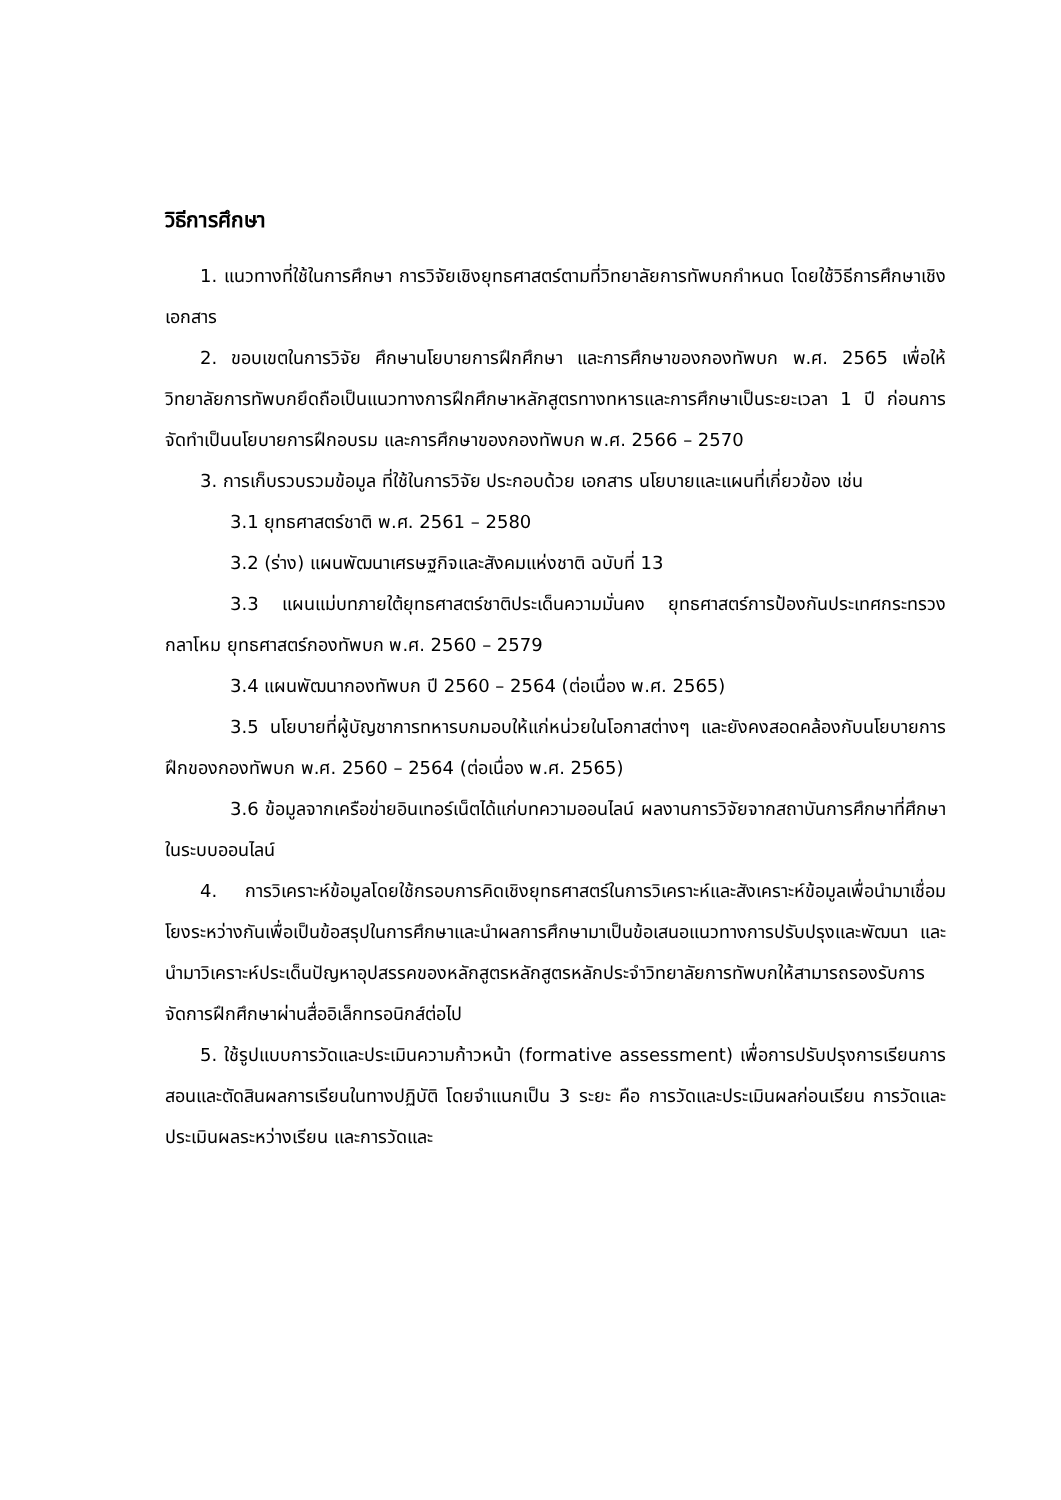วิธีการศึกษา
1. แนวทางที่ใช้ในการศึกษา การวิจัยเชิงยุทธศาสตร์ตามที่วิทยาลัยการทัพบกกำหนด โดยใช้วิธีการศึกษาเชิงเอกสาร
2. ขอบเขตในการวิจัย ศึกษานโยบายการฝึกศึกษา และการศึกษาของกองทัพบก พ.ศ. 2565 เพื่อให้วิทยาลัยการทัพบกยึดถือเป็นแนวทางการฝึกศึกษาหลักสูตรทางทหารและการศึกษาเป็นระยะเวลา 1 ปี ก่อนการจัดทำเป็นนโยบายการฝึกอบรม และการศึกษาของกองทัพบก พ.ศ. 2566 – 2570
3. การเก็บรวบรวมข้อมูล ที่ใช้ในการวิจัย ประกอบด้วย เอกสาร นโยบายและแผนที่เกี่ยวข้อง เช่น
3.1 ยุทธศาสตร์ชาติ พ.ศ. 2561 – 2580
3.2 (ร่าง) แผนพัฒนาเศรษฐกิจและสังคมแห่งชาติ ฉบับที่ 13
3.3 แผนแม่บทภายใต้ยุทธศาสตร์ชาติประเด็นความมั่นคง ยุทธศาสตร์การป้องกันประเทศกระทรวงกลาโหม ยุทธศาสตร์กองทัพบก พ.ศ. 2560 – 2579
3.4 แผนพัฒนากองทัพบก ปี 2560 – 2564 (ต่อเนื่อง พ.ศ. 2565)
3.5 นโยบายที่ผู้บัญชาการทหารบกมอบให้แก่หน่วยในโอกาสต่างๆ และยังคงสอดคล้องกับนโยบายการฝึกของกองทัพบก พ.ศ. 2560 – 2564 (ต่อเนื่อง พ.ศ. 2565)
3.6 ข้อมูลจากเครือข่ายอินเทอร์เน็ตได้แก่บทความออนไลน์ ผลงานการวิจัยจากสถาบันการศึกษาที่ศึกษาในระบบออนไลน์
4. การวิเคราะห์ข้อมูลโดยใช้กรอบการคิดเชิงยุทธศาสตร์ในการวิเคราะห์และสังเคราะห์ข้อมูลเพื่อนำมาเชื่อมโยงระหว่างกันเพื่อเป็นข้อสรุปในการศึกษาและนำผลการศึกษามาเป็นข้อเสนอแนวทางการปรับปรุงและพัฒนา และนำมาวิเคราะห์ประเด็นปัญหาอุปสรรคของหลักสูตรหลักสูตรหลักประจำวิทยาลัยการทัพบกให้สามารถรองรับการจัดการฝึกศึกษาผ่านสื่ออิเล็กทรอนิกส์ต่อไป
5. ใช้รูปแบบการวัดและประเมินความก้าวหน้า (formative assessment) เพื่อการปรับปรุงการเรียนการสอนและตัดสินผลการเรียนในทางปฏิบัติ โดยจำแนกเป็น 3 ระยะ คือ การวัดและประเมินผลก่อนเรียน การวัดและประเมินผลระหว่างเรียน และการวัดและ